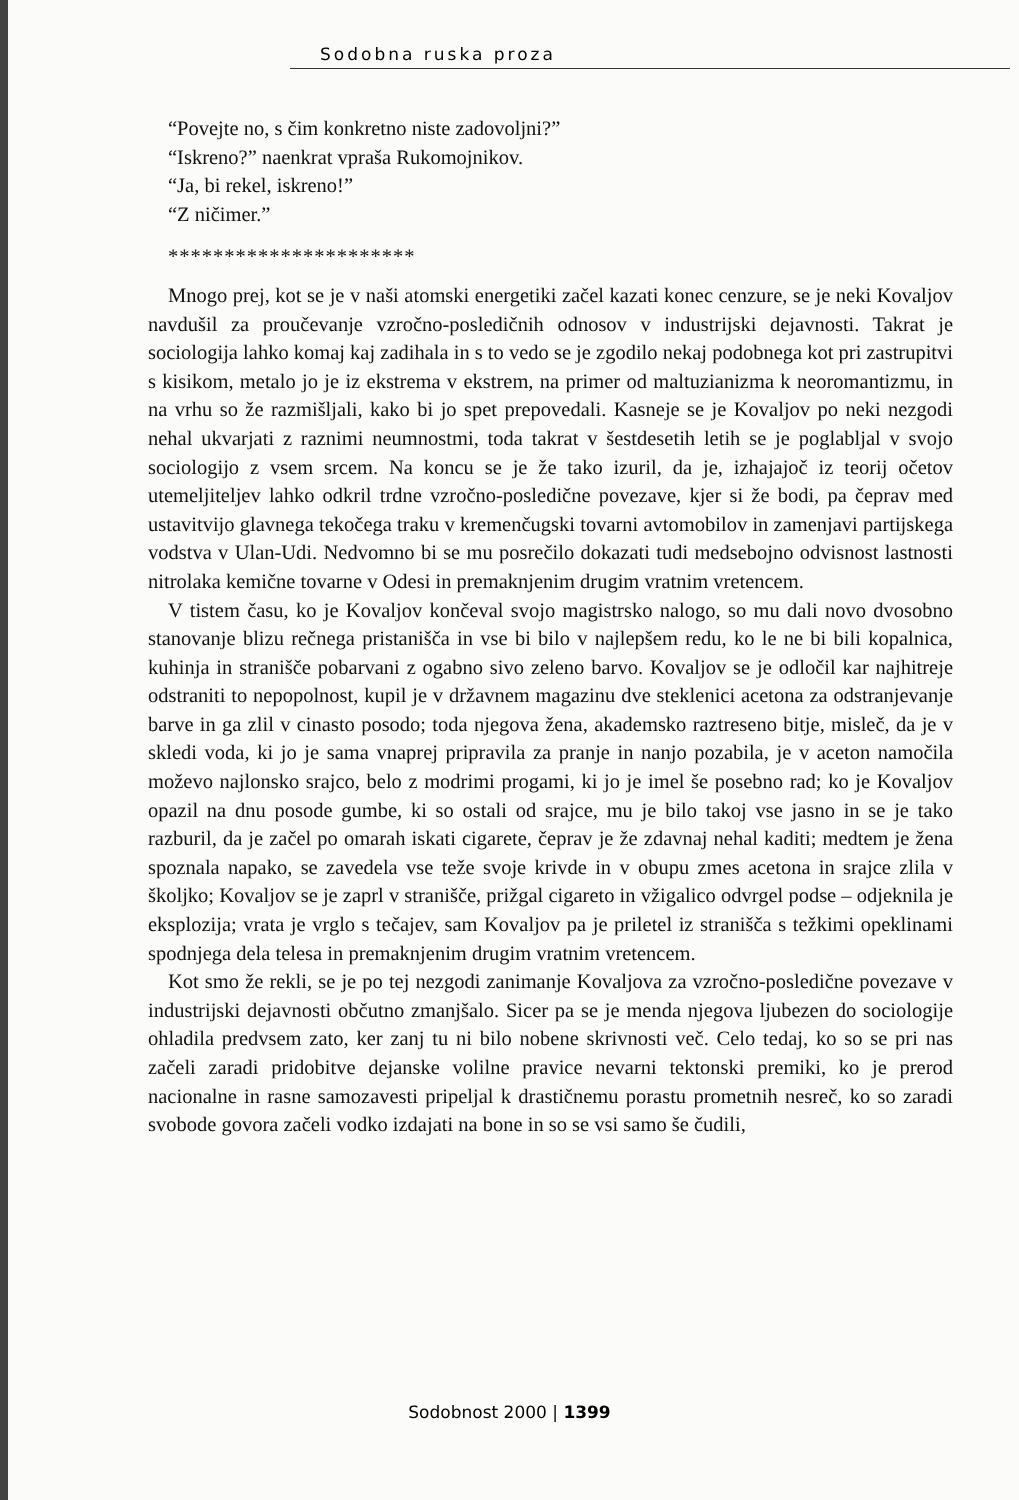Sodobna ruska proza
“Povejte no, s čim konkretno niste zadovoljni?”
“Iskreno?” naenkrat vpraša Rukomojnikov.
“Ja, bi rekel, iskreno!”
“Z ničimer.”
**********************
Mnogo prej, kot se je v naši atomski energetiki začel kazati konec cenzure, se je neki Kovaljov navdušil za proučevanje vzročno-posledičnih odnosov v industrijski dejavnosti. Takrat je sociologija lahko komaj kaj zadihala in s to vedo se je zgodilo nekaj podobnega kot pri zastrupitvi s kisikom, metalo jo je iz ekstrema v ekstrem, na primer od maltuzianizma k neoromantizmu, in na vrhu so že razmišljali, kako bi jo spet prepovedali. Kasneje se je Kovaljov po neki nezgodi nehal ukvarjati z raznimi neumnostmi, toda takrat v šestdesetih letih se je poglabljal v svojo sociologijo z vsem srcem. Na koncu se je že tako izuril, da je, izhajajoč iz teorij očetov utemeljiteljev lahko odkril trdne vzročno-posledične povezave, kjer si že bodi, pa čeprav med ustavitvijo glavnega tekočega traku v kremenčugski tovarni avtomobilov in zamenjavi partijskega vodstva v Ulan-Udi. Nedvomno bi se mu posrečilo dokazati tudi medsebojno odvisnost lastnosti nitrolaka kemične tovarne v Odesi in premaknjenim drugim vratnim vretencem.
V tistem času, ko je Kovaljov končeval svojo magistrsko nalogo, so mu dali novo dvosobno stanovanje blizu rečnega pristanišča in vse bi bilo v najlepšem redu, ko le ne bi bili kopalnica, kuhinja in stranišče pobarvani z ogabno sivo zeleno barvo. Kovaljov se je odločil kar najhitreje odstraniti to nepopolnost, kupil je v državnem magazinu dve steklenici acetona za odstranjevanje barve in ga zlil v cinasto posodo; toda njegova žena, akademsko raztreseno bitje, misleč, da je v skledi voda, ki jo je sama vnaprej pripravila za pranje in nanjo pozabila, je v aceton namočila moževo najlonsko srajco, belo z modrimi progami, ki jo je imel še posebno rad; ko je Kovaljov opazil na dnu posode gumbe, ki so ostali od srajce, mu je bilo takoj vse jasno in se je tako razburil, da je začel po omarah iskati cigarete, čeprav je že zdavnaj nehal kaditi; medtem je žena spoznala napako, se zavedela vse teže svoje krivde in v obupu zmes acetona in srajce zlila v školjko; Kovaljov se je zaprl v stranišče, prižgal cigareto in vžigalico odvrgel podse – odjeknila je eksplozija; vrata je vrglo s tečajev, sam Kovaljov pa je priletel iz stranišča s težkimi opeklinami spodnjega dela telesa in premaknjenim drugim vratnim vretencem.
Kot smo že rekli, se je po tej nezgodi zanimanje Kovaljova za vzročno-posledične povezave v industrijski dejavnosti občutno zmanjšalo. Sicer pa se je menda njegova ljubezen do sociologije ohladila predvsem zato, ker zanj tu ni bilo nobene skrivnosti več. Celo tedaj, ko so se pri nas začeli zaradi pridobitve dejanske volilne pravice nevarni tektonski premiki, ko je prerod nacionalne in rasne samozavesti pripeljal k drastičnemu porastu prometnih nesreč, ko so zaradi svobode govora začeli vodko izdajati na bone in so se vsi samo še čudili,
Sodobnost 2000 | 1399